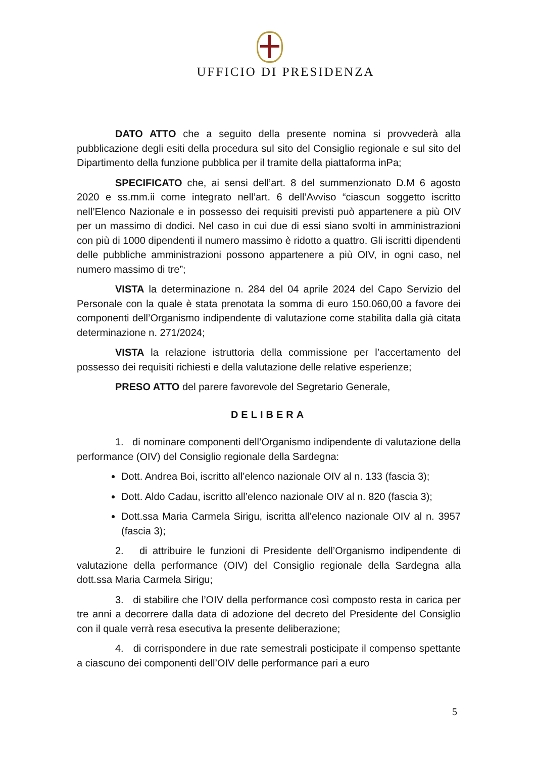UFFICIO DI PRESIDENZA
DATO ATTO che a seguito della presente nomina si provvederà alla pubblicazione degli esiti della procedura sul sito del Consiglio regionale e sul sito del Dipartimento della funzione pubblica per il tramite della piattaforma inPa;
SPECIFICATO che, ai sensi dell’art. 8 del summenzionato D.M 6 agosto 2020 e ss.mm.ii come integrato nell’art. 6 dell’Avviso “ciascun soggetto iscritto nell’Elenco Nazionale e in possesso dei requisiti previsti può appartenere a più OIV per un massimo di dodici. Nel caso in cui due di essi siano svolti in amministrazioni con più di 1000 dipendenti il numero massimo è ridotto a quattro. Gli iscritti dipendenti delle pubbliche amministrazioni possono appartenere a più OIV, in ogni caso, nel numero massimo di tre”;
VISTA la determinazione n. 284 del 04 aprile 2024 del Capo Servizio del Personale con la quale è stata prenotata la somma di euro 150.060,00 a favore dei componenti dell’Organismo indipendente di valutazione come stabilita dalla già citata determinazione n. 271/2024;
VISTA la relazione istruttoria della commissione per l’accertamento del possesso dei requisiti richiesti e della valutazione delle relative esperienze;
PRESO ATTO del parere favorevole del Segretario Generale,
DELIBERA
1. di nominare componenti dell’Organismo indipendente di valutazione della performance (OIV) del Consiglio regionale della Sardegna:
Dott. Andrea Boi, iscritto all’elenco nazionale OIV al n. 133 (fascia 3);
Dott. Aldo Cadau, iscritto all’elenco nazionale OIV al n. 820 (fascia 3);
Dott.ssa Maria Carmela Sirigu, iscritta all’elenco nazionale OIV al n. 3957 (fascia 3);
2. di attribuire le funzioni di Presidente dell’Organismo indipendente di valutazione della performance (OIV) del Consiglio regionale della Sardegna alla dott.ssa Maria Carmela Sirigu;
3. di stabilire che l’OIV della performance così composto resta in carica per tre anni a decorrere dalla data di adozione del decreto del Presidente del Consiglio con il quale verrà resa esecutiva la presente deliberazione;
4. di corrispondere in due rate semestrali posticipate il compenso spettante a ciascuno dei componenti dell’OIV delle performance pari a euro
5